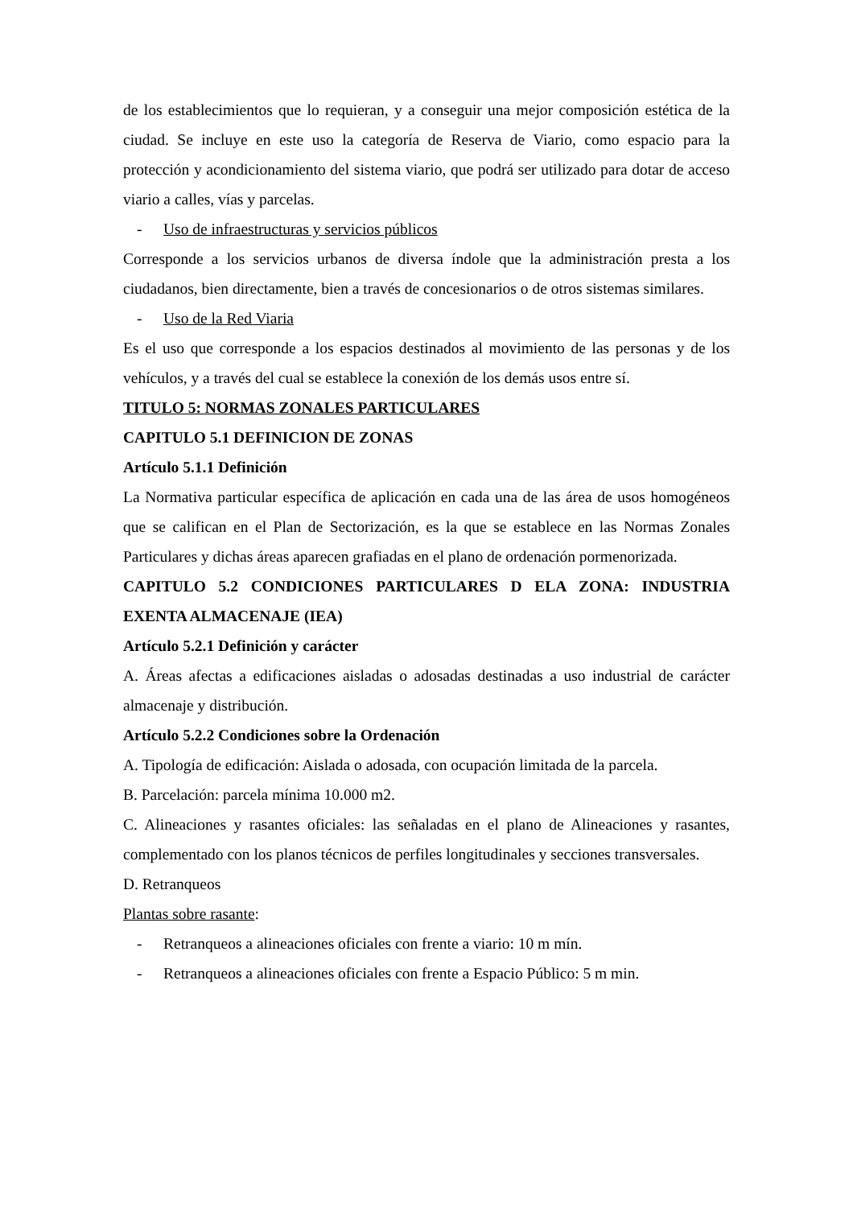de los establecimientos que lo requieran, y a conseguir una mejor composición estética de la ciudad. Se incluye en este uso la categoría de Reserva de Viario, como espacio para la protección y acondicionamiento del sistema viario, que podrá ser utilizado para dotar de acceso viario a calles, vías y parcelas.
- Uso de infraestructuras y servicios públicos
Corresponde a los servicios urbanos de diversa índole que la administración presta a los ciudadanos, bien directamente, bien a través de concesionarios o de otros sistemas similares.
- Uso de la Red Viaria
Es el uso que corresponde a los espacios destinados al movimiento de las personas y de los vehículos, y a través del cual se establece la conexión de los demás usos entre sí.
TITULO 5: NORMAS ZONALES PARTICULARES
CAPITULO 5.1 DEFINICION DE ZONAS
Artículo 5.1.1 Definición
La Normativa particular específica de aplicación en cada una de las área de usos homogéneos que se califican en el Plan de Sectorización, es la que se establece en las Normas Zonales Particulares y dichas áreas aparecen grafiadas en el plano de ordenación pormenorizada.
CAPITULO 5.2 CONDICIONES PARTICULARES D ELA ZONA: INDUSTRIA EXENTA ALMACENAJE (IEA)
Artículo 5.2.1 Definición y carácter
A. Áreas afectas a edificaciones aisladas o adosadas destinadas a uso industrial de carácter almacenaje y distribución.
Artículo 5.2.2 Condiciones sobre la Ordenación
A. Tipología de edificación: Aislada o adosada, con ocupación limitada de la parcela.
B. Parcelación: parcela mínima 10.000 m2.
C. Alineaciones y rasantes oficiales: las señaladas en el plano de Alineaciones y rasantes, complementado con los planos técnicos de perfiles longitudinales y secciones transversales.
D. Retranqueos
Plantas sobre rasante:
- Retranqueos a alineaciones oficiales con frente a viario: 10 m mín.
- Retranqueos a alineaciones oficiales con frente a Espacio Público: 5 m min.